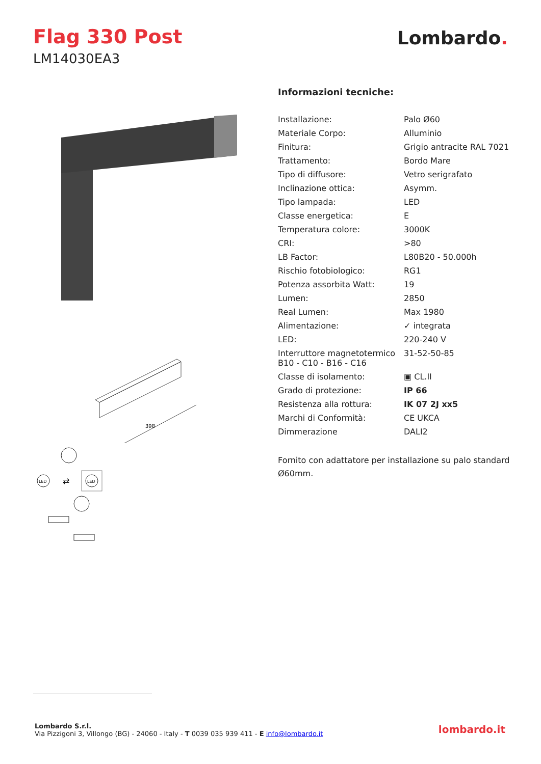Flag 330 Post
LM14030EA3
Lombardo.
398
LED
⇄
LED
Informazioni tecniche:
| Installazione: | Palo Ø60 |
| Materiale Corpo: | Alluminio |
| Finitura: | Grigio antracite RAL 7021 |
| Trattamento: | Bordo Mare |
| Tipo di diffusore: | Vetro serigrafato |
| Inclinazione ottica: | Asymm. |
| Tipo lampada: | LED |
| Classe energetica: | E |
| Temperatura colore: | 3000K |
| CRI: | >80 |
| LB Factor: | L80B20 - 50.000h |
| Rischio fotobiologico: | RG1 |
| Potenza assorbita Watt: | 19 |
| Lumen: | 2850 |
| Real Lumen: | Max 1980 |
| Alimentazione: | ✓ integrata |
| LED: | 220-240 V |
| Interruttore magnetotermico B10 - C10 - B16 - C16 | 31-52-50-85 |
| Classe di isolamento: | ▣ CL.II |
| Grado di protezione: | IP 66 |
| Resistenza alla rottura: | IK 07 2J xx5 |
| Marchi di Conformità: | CE UKCA |
| Dimmerazione | DALI2 |
Fornito con adattatore per installazione su palo standard Ø60mm.
Lombardo S.r.l.
Via Pizzigoni 3, Villongo (BG) - 24060 - Italy - T 0039 035 939 411 - E info@lombardo.it
lombardo.it